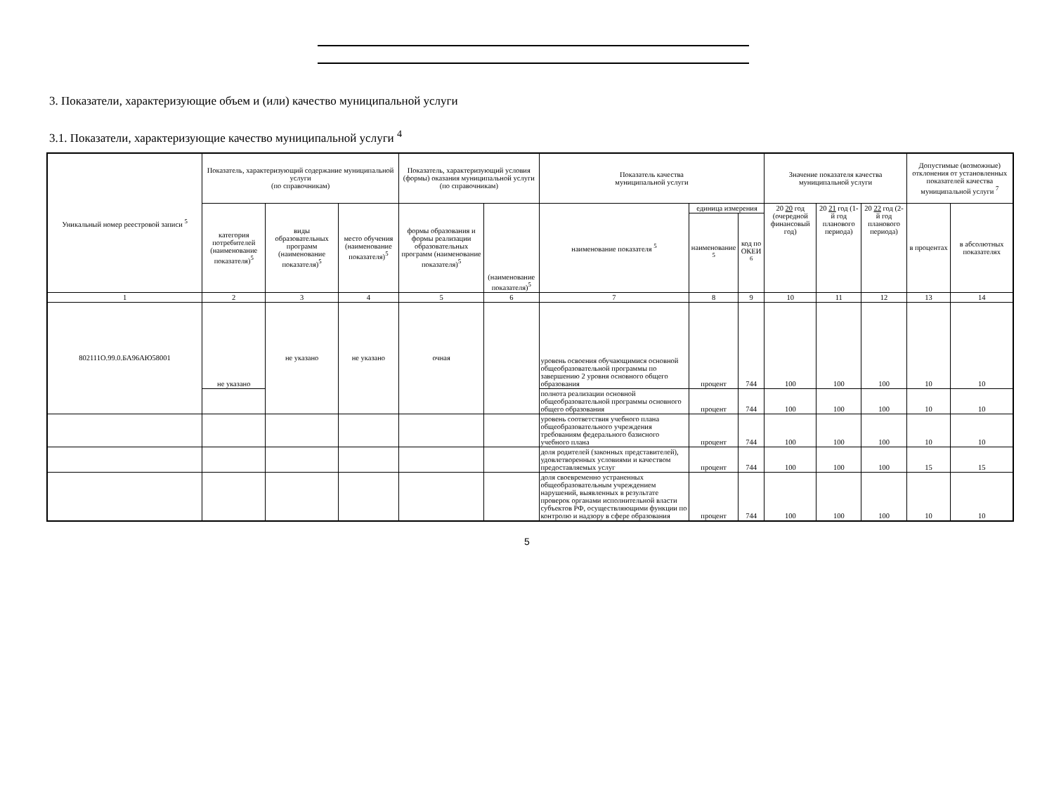3. Показатели, характеризующие объем и (или) качество муниципальной услуги
3.1. Показатели, характеризующие качество муниципальной услуги <sup>4</sup>
| Уникальный номер реестровой записи <sup>5</sup> | Показатель, характеризующий содержание муниципальной услуги (по справочникам) | | | Показатель, характеризующий условия (формы) оказания муниципальной услуги (по справочникам) | | Показатель качества муниципальной услуги | | | Значение показателя качества муниципальной услуги | | | Допустимые (возможные) отклонения от установленных показателей качества муниципальной услуги <sup>7</sup> | |
| --- | --- | --- | --- | --- | --- | --- | --- | --- | --- | --- | --- | --- | --- |
| | категория потребителей (наименование показателя)<sup>5</sup> | виды образовательных программ (наименование показателя)<sup>5</sup> | место обучения (наименование показателя)<sup>5</sup> | формы образования и формы реализации образовательных программ (наименование показателя)<sup>5</sup> | (наименование показателя)<sup>5</sup> | наименование показателя <sup>5</sup> | единица измерения | | 20 20 год (очередной финансовый год) | 20 21 год (1-й год планового периода) | 20 22 год (2-й год планового периода) | в процентах | в абсолютных показателях |
| | | | | | | | наименование <sup>5</sup> | код по ОКЕИ <sup>6</sup> | | | | | |
| 1 | 2 | 3 | 4 | 5 | 6 | 7 | 8 | 9 | 10 | 11 | 12 | 13 | 14 |
| 802111О.99.0.БА96АЮ58001 | не указано | не указано | не указано | очная | | уровень освоения обучающимися основной общеобразовательной программы по завершению 2 уровня основного общего образования | процент | 744 | 100 | 100 | 100 | 10 | 10 |
| | | | | | | полнота реализации основной общеобразовательной программы основного общего образования | процент | 744 | 100 | 100 | 100 | 10 | 10 |
| | | | | | | уровень соответствия учебного плана общеобразовательного учреждения требованиям федерального базисного учебного плана | процент | 744 | 100 | 100 | 100 | 10 | 10 |
| | | | | | | доля родителей (законных представителей), удовлетворенных условиями и качеством предоставляемых услуг | процент | 744 | 100 | 100 | 100 | 15 | 15 |
| | | | | | | доля своевременно устраненных общеобразовательным учреждением нарушений, выявленных в результате проверок органами исполнительной власти субъектов РФ, осуществляющими функции по контролю и надзору в сфере образования | процент | 744 | 100 | 100 | 100 | 10 | 10 |
5